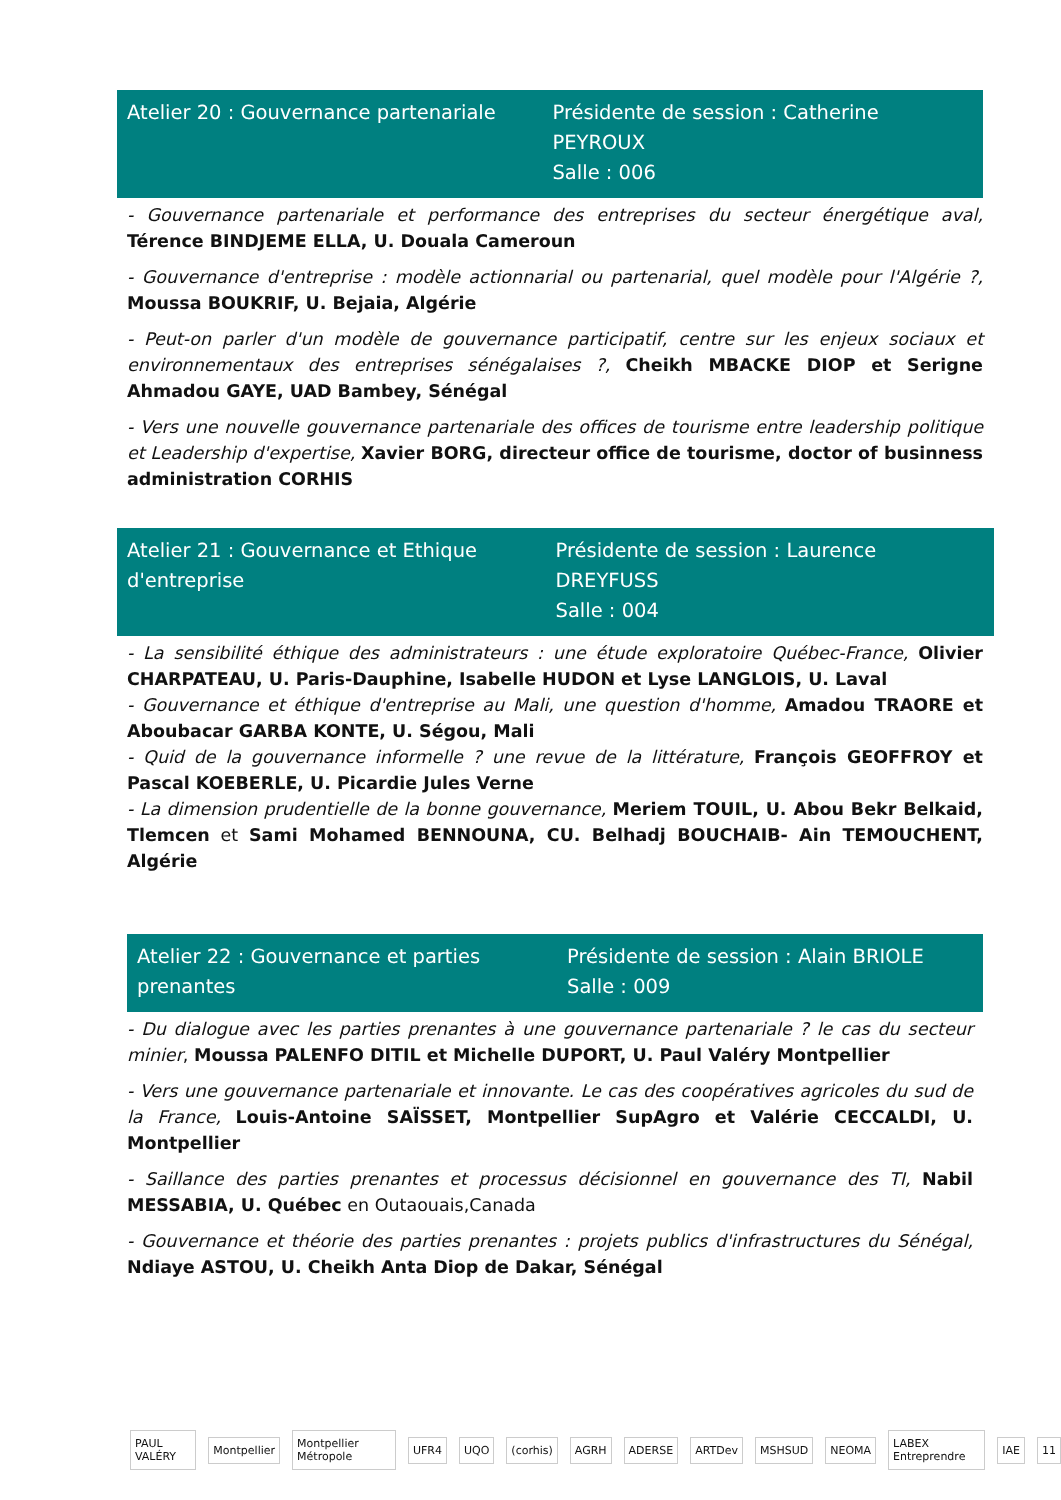Atelier 20 : Gouvernance partenariale
Présidente de session : Catherine PEYROUX
Salle : 006
- Gouvernance partenariale et performance des entreprises du secteur énergétique aval, Térence BINDJEME ELLA, U. Douala Cameroun
- Gouvernance d'entreprise : modèle actionnarial ou partenarial, quel modèle pour l'Algérie ?, Moussa BOUKRIF, U. Bejaia, Algérie
- Peut-on parler d'un modèle de gouvernance participatif, centre sur les enjeux sociaux et environnementaux des entreprises sénégalaises ?, Cheikh MBACKE DIOP et Serigne Ahmadou GAYE, UAD Bambey, Sénégal
- Vers une nouvelle gouvernance partenariale des offices de tourisme entre leadership politique et Leadership d'expertise, Xavier BORG, directeur office de tourisme, doctor of businness administration CORHIS
Atelier 21 : Gouvernance et Ethique d'entreprise
Présidente de session : Laurence DREYFUSS
Salle : 004
- La sensibilité éthique des administrateurs : une étude exploratoire Québec-France, Olivier CHARPATEAU, U. Paris-Dauphine, Isabelle HUDON et Lyse LANGLOIS, U. Laval
- Gouvernance et éthique d'entreprise au Mali, une question d'homme, Amadou TRAORE et Aboubacar GARBA KONTE, U. Ségou, Mali
- Quid de la gouvernance informelle ? une revue de la littérature, François GEOFFROY et Pascal KOEBERLE, U. Picardie Jules Verne
- La dimension prudentielle de la bonne gouvernance, Meriem TOUIL, U. Abou Bekr Belkaid, Tlemcen et Sami Mohamed BENNOUNA, CU. Belhadj BOUCHAIB- Ain TEMOUCHENT, Algérie
Atelier 22 : Gouvernance et parties prenantes
Présidente de session : Alain BRIOLE
Salle : 009
- Du dialogue avec les parties prenantes à une gouvernance partenariale ? le cas du secteur minier, Moussa PALENFO DITIL et Michelle DUPORT, U. Paul Valéry Montpellier
- Vers une gouvernance partenariale et innovante. Le cas des coopératives agricoles du sud de la France, Louis-Antoine SAÏSSET, Montpellier SupAgro et Valérie CECCALDI, U. Montpellier
- Saillance des parties prenantes et processus décisionnel en gouvernance des TI, Nabil MESSABIA, U. Québec en Outaouais,Canada
- Gouvernance et théorie des parties prenantes : projets publics d'infrastructures du Sénégal, Ndiaye ASTOU, U. Cheikh Anta Diop de Dakar, Sénégal
PAUL VALÉRY Montpellier Montpellier Métropole UFR4 UQO (corhis) AGRH ADERSE ARTDev MSHSUD NEOMA LABEX Entreprendre IAE 11